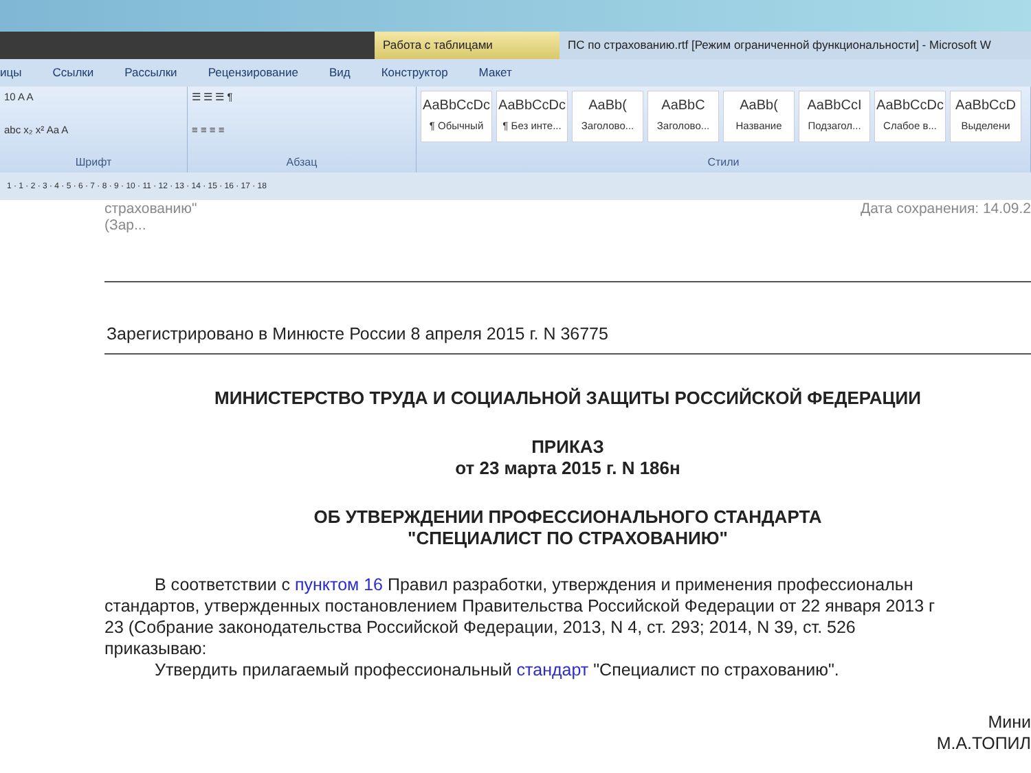Работа с таблицами ПС по страхованию.rtf [Режим ограниченной функциональности] - Microsoft W
ицы Ссылки Рассылки Рецензирование Вид Конструктор Макет
10 A A
abc x₂ x² Aa A
Шрифт
☰ ☰ ☰ ¶
≡ ≡ ≡ ≡
Абзац
AaBbCcDc
¶ Обычный
AaBbCcDc
¶ Без инте...
AaBb(Заголово...
AaBbC
Заголово...
AaBb(Название
AaBbCcI
Подзагол...
AaBbCcDc
Слабое в...
AaBbCcD
Выделени
Стили
1 · 1 · 2 · 3 · 4 · 5 · 6 · 7 · 8 · 9 · 10 · 11 · 12 · 13 · 14 · 15 · 16 · 17 · 18
страхованию"
(Зар...
Дата сохранения: 14.09.2
Зарегистрировано в Минюсте России 8 апреля 2015 г. N 36775
МИНИСТЕРСТВО ТРУДА И СОЦИАЛЬНОЙ ЗАЩИТЫ РОССИЙСКОЙ ФЕДЕРАЦИИ
ПРИКАЗ
от 23 марта 2015 г. N 186н
ОБ УТВЕРЖДЕНИИ ПРОФЕССИОНАЛЬНОГО СТАНДАРТА
"СПЕЦИАЛИСТ ПО СТРАХОВАНИЮ"
В соответствии с пунктом 16 Правил разработки, утверждения и применения профессиональн
стандартов, утвержденных постановлением Правительства Российской Федерации от 22 января 2013 г
23 (Собрание законодательства Российской Федерации, 2013, N 4, ст. 293; 2014, N 39, ст. 526
приказываю:
Утвердить прилагаемый профессиональный стандарт "Специалист по страхованию".
Мини
М.А.ТОПИЛ